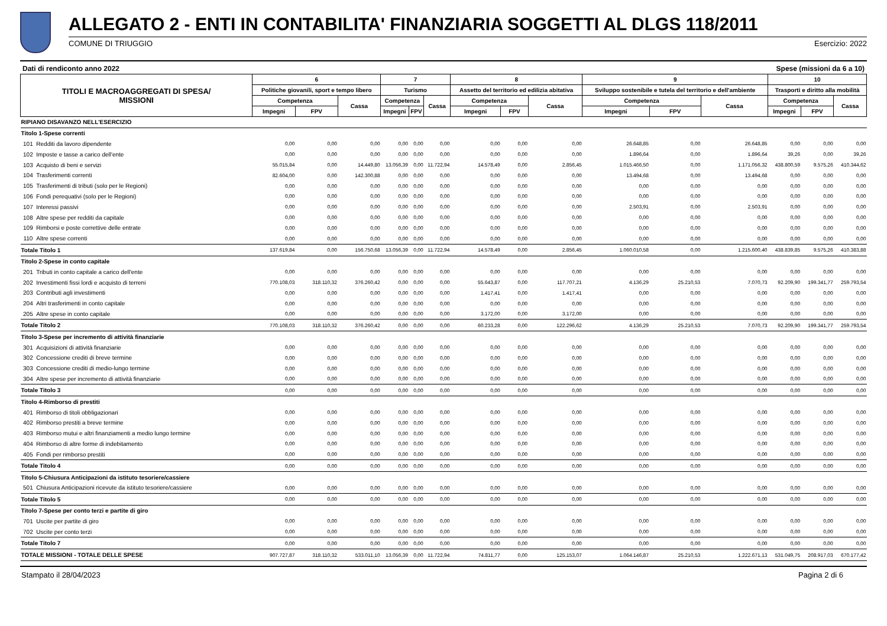ALLEGATO 2 - ENTI IN CONTABILITA' FINANZIARIA SOGGETTI AL DLGS 118/2011
COMUNE DI TRIUGGIO Esercizio: 2022
Dati di rendiconto anno 2022 Spese (missioni da 6 a 10)
| TITOLI E MACROAGGREGATI DI SPESA/ MISSIONI | | 6 | | | 7 | | | 8 | | | 9 | | | 10 | | |
| --- | --- | --- | --- | --- | --- | --- | --- | --- | --- | --- | --- | --- | --- | --- | --- | --- |
| | | Politiche giovanili, sport e tempo libero | | | Turismo | | | Assetto del territorio ed edilizia abitativa | | | Sviluppo sostenibile e tutela del territorio e dell'ambiente | | | Trasporti e diritto alla mobilità | | |
| | | Competenza | | Cassa | Competenza | | Cassa | Competenza | | Cassa | Competenza | | Cassa | Competenza | | Cassa |
| | | Impegni | FPV | | Impegni | FPV | | Impegni | FPV | | Impegni | FPV | | Impegni | FPV | |
| RIPIANO DISAVANZO NELL'ESERCIZIO | | | | | | | | | | | | | | | | |
| Titolo 1-Spese correnti | | | | | | | | | | | | | | | | |
| 101 | Redditi da lavoro dipendente | 0,00 | 0,00 | 0,00 | 0,00 | 0,00 | 0,00 | 0,00 | 0,00 | 0,00 | 26.648,85 | 0,00 | 26.648,85 | 0,00 | 0,00 | 0,00 |
| 102 | Imposte e tasse a carico dell'ente | 0,00 | 0,00 | 0,00 | 0,00 | 0,00 | 0,00 | 0,00 | 0,00 | 0,00 | 1.896,64 | 0,00 | 1.896,64 | 39,26 | 0,00 | 39,26 |
| 103 | Acquisto di beni e servizi | 55.015,84 | 0,00 | 14.449,80 | 13.056,39 | 0,00 | 11.722,94 | 14.578,49 | 0,00 | 2.856,45 | 1.015.466,50 | 0,00 | 1.171.056,32 | 438.800,59 | 9.575,26 | 410.344,62 |
| 104 | Trasferimenti correnti | 82.604,00 | 0,00 | 142.300,88 | 0,00 | 0,00 | 0,00 | 0,00 | 0,00 | 0,00 | 13.494,68 | 0,00 | 13.494,68 | 0,00 | 0,00 | 0,00 |
| 105 | Trasferimenti di tributi (solo per le Regioni) | 0,00 | 0,00 | 0,00 | 0,00 | 0,00 | 0,00 | 0,00 | 0,00 | 0,00 | 0,00 | 0,00 | 0,00 | 0,00 | 0,00 | 0,00 |
| 106 | Fondi perequativi (solo per le Regioni) | 0,00 | 0,00 | 0,00 | 0,00 | 0,00 | 0,00 | 0,00 | 0,00 | 0,00 | 0,00 | 0,00 | 0,00 | 0,00 | 0,00 | 0,00 |
| 107 | Interessi passivi | 0,00 | 0,00 | 0,00 | 0,00 | 0,00 | 0,00 | 0,00 | 0,00 | 0,00 | 2.503,91 | 0,00 | 2.503,91 | 0,00 | 0,00 | 0,00 |
| 108 | Altre spese per redditi da capitale | 0,00 | 0,00 | 0,00 | 0,00 | 0,00 | 0,00 | 0,00 | 0,00 | 0,00 | 0,00 | 0,00 | 0,00 | 0,00 | 0,00 | 0,00 |
| 109 | Rimborsi e poste correttive delle entrate | 0,00 | 0,00 | 0,00 | 0,00 | 0,00 | 0,00 | 0,00 | 0,00 | 0,00 | 0,00 | 0,00 | 0,00 | 0,00 | 0,00 | 0,00 |
| 110 | Altre spese correnti | 0,00 | 0,00 | 0,00 | 0,00 | 0,00 | 0,00 | 0,00 | 0,00 | 0,00 | 0,00 | 0,00 | 0,00 | 0,00 | 0,00 | 0,00 |
| Totale Titolo 1 | | 137.619,84 | 0,00 | 156.750,68 | 13.056,39 | 0,00 | 11.722,94 | 14.578,49 | 0,00 | 2.856,45 | 1.060.010,58 | 0,00 | 1.215.600,40 | 438.839,85 | 9.575,26 | 410.383,88 |
| Titolo 2-Spese in conto capitale | | | | | | | | | | | | | | | | |
| 201 | Tributi in conto capitale a carico dell'ente | 0,00 | 0,00 | 0,00 | 0,00 | 0,00 | 0,00 | 0,00 | 0,00 | 0,00 | 0,00 | 0,00 | 0,00 | 0,00 | 0,00 | 0,00 |
| 202 | Investimenti fissi lordi e acquisto di terreni | 770.108,03 | 318.110,32 | 376.260,42 | 0,00 | 0,00 | 0,00 | 55.643,87 | 0,00 | 117.707,21 | 4.136,29 | 25.210,53 | 7.070,73 | 92.209,90 | 199.341,77 | 259.793,54 |
| 203 | Contributi agli investimenti | 0,00 | 0,00 | 0,00 | 0,00 | 0,00 | 0,00 | 1.417,41 | 0,00 | 1.417,41 | 0,00 | 0,00 | 0,00 | 0,00 | 0,00 | 0,00 |
| 204 | Altri trasferimenti in conto capitale | 0,00 | 0,00 | 0,00 | 0,00 | 0,00 | 0,00 | 0,00 | 0,00 | 0,00 | 0,00 | 0,00 | 0,00 | 0,00 | 0,00 | 0,00 |
| 205 | Altre spese in conto capitale | 0,00 | 0,00 | 0,00 | 0,00 | 0,00 | 0,00 | 3.172,00 | 0,00 | 3.172,00 | 0,00 | 0,00 | 0,00 | 0,00 | 0,00 | 0,00 |
| Totale Titolo 2 | | 770.108,03 | 318.110,32 | 376.260,42 | 0,00 | 0,00 | 0,00 | 60.233,28 | 0,00 | 122.296,62 | 4.136,29 | 25.210,53 | 7.070,73 | 92.209,90 | 199.341,77 | 259.793,54 |
| Titolo 3-Spese per incremento di attività finanziarie | | | | | | | | | | | | | | | | |
| 301 | Acquisizioni di attività finanziarie | 0,00 | 0,00 | 0,00 | 0,00 | 0,00 | 0,00 | 0,00 | 0,00 | 0,00 | 0,00 | 0,00 | 0,00 | 0,00 | 0,00 | 0,00 |
| 302 | Concessione crediti di breve termine | 0,00 | 0,00 | 0,00 | 0,00 | 0,00 | 0,00 | 0,00 | 0,00 | 0,00 | 0,00 | 0,00 | 0,00 | 0,00 | 0,00 | 0,00 |
| 303 | Concessione crediti di medio-lungo termine | 0,00 | 0,00 | 0,00 | 0,00 | 0,00 | 0,00 | 0,00 | 0,00 | 0,00 | 0,00 | 0,00 | 0,00 | 0,00 | 0,00 | 0,00 |
| 304 | Altre spese per incremento di attività finanziarie | 0,00 | 0,00 | 0,00 | 0,00 | 0,00 | 0,00 | 0,00 | 0,00 | 0,00 | 0,00 | 0,00 | 0,00 | 0,00 | 0,00 | 0,00 |
| Totale Titolo 3 | | 0,00 | 0,00 | 0,00 | 0,00 | 0,00 | 0,00 | 0,00 | 0,00 | 0,00 | 0,00 | 0,00 | 0,00 | 0,00 | 0,00 | 0,00 |
| Titolo 4-Rimborso di prestiti | | | | | | | | | | | | | | | | |
| 401 | Rimborso di titoli obbligazionari | 0,00 | 0,00 | 0,00 | 0,00 | 0,00 | 0,00 | 0,00 | 0,00 | 0,00 | 0,00 | 0,00 | 0,00 | 0,00 | 0,00 | 0,00 |
| 402 | Rimborso prestiti a breve termine | 0,00 | 0,00 | 0,00 | 0,00 | 0,00 | 0,00 | 0,00 | 0,00 | 0,00 | 0,00 | 0,00 | 0,00 | 0,00 | 0,00 | 0,00 |
| 403 | Rimborso mutui e altri finanziamenti a medio lungo termine | 0,00 | 0,00 | 0,00 | 0,00 | 0,00 | 0,00 | 0,00 | 0,00 | 0,00 | 0,00 | 0,00 | 0,00 | 0,00 | 0,00 | 0,00 |
| 404 | Rimborso di altre forme di indebitamento | 0,00 | 0,00 | 0,00 | 0,00 | 0,00 | 0,00 | 0,00 | 0,00 | 0,00 | 0,00 | 0,00 | 0,00 | 0,00 | 0,00 | 0,00 |
| 405 | Fondi per rimborso prestiti | 0,00 | 0,00 | 0,00 | 0,00 | 0,00 | 0,00 | 0,00 | 0,00 | 0,00 | 0,00 | 0,00 | 0,00 | 0,00 | 0,00 | 0,00 |
| Totale Titolo 4 | | 0,00 | 0,00 | 0,00 | 0,00 | 0,00 | 0,00 | 0,00 | 0,00 | 0,00 | 0,00 | 0,00 | 0,00 | 0,00 | 0,00 | 0,00 |
| Titolo 5-Chiusura Anticipazioni da istituto tesoriere/cassiere | | | | | | | | | | | | | | | | |
| 501 | Chiusura Anticipazioni ricevute da istituto tesoriere/cassiere | 0,00 | 0,00 | 0,00 | 0,00 | 0,00 | 0,00 | 0,00 | 0,00 | 0,00 | 0,00 | 0,00 | 0,00 | 0,00 | 0,00 | 0,00 |
| Totale Titolo 5 | | 0,00 | 0,00 | 0,00 | 0,00 | 0,00 | 0,00 | 0,00 | 0,00 | 0,00 | 0,00 | 0,00 | 0,00 | 0,00 | 0,00 | 0,00 |
| Titolo 7-Spese per conto terzi e partite di giro | | | | | | | | | | | | | | | | |
| 701 | Uscite per partite di giro | 0,00 | 0,00 | 0,00 | 0,00 | 0,00 | 0,00 | 0,00 | 0,00 | 0,00 | 0,00 | 0,00 | 0,00 | 0,00 | 0,00 | 0,00 |
| 702 | Uscite per conto terzi | 0,00 | 0,00 | 0,00 | 0,00 | 0,00 | 0,00 | 0,00 | 0,00 | 0,00 | 0,00 | 0,00 | 0,00 | 0,00 | 0,00 | 0,00 |
| Totale Titolo 7 | | 0,00 | 0,00 | 0,00 | 0,00 | 0,00 | 0,00 | 0,00 | 0,00 | 0,00 | 0,00 | 0,00 | 0,00 | 0,00 | 0,00 | 0,00 |
| TOTALE MISSIONI - TOTALE DELLE SPESE | | 907.727,87 | 318.110,32 | 533.011,10 | 13.056,39 | 0,00 | 11.722,94 | 74.811,77 | 0,00 | 125.153,07 | 1.064.146,87 | 25.210,53 | 1.222.671,13 | 531.049,75 | 208.917,03 | 670.177,42 |
Stampato il 28/04/2023 Pagina 2 di 6